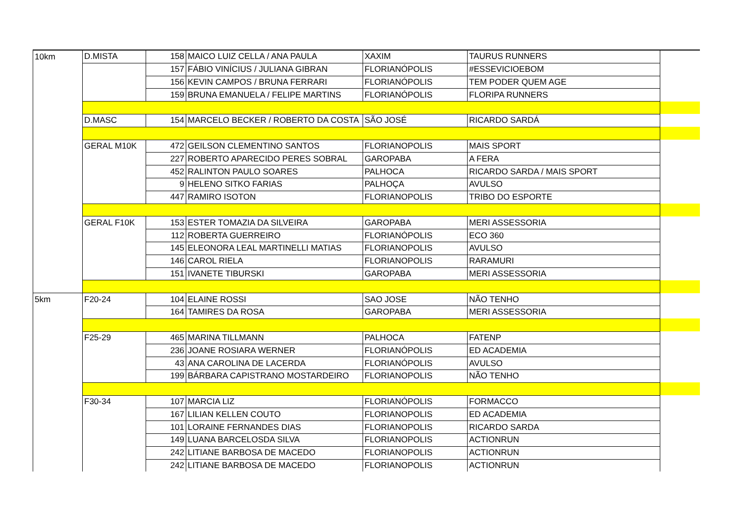| 10km | D.MISTA | 158 | MAICO LUIZ CELLA / ANA PAULA | XAXIM | TAURUS RUNNERS | |
| | | 157 | FÁBIO VINÍCIUS / JULIANA GIBRAN | FLORIANÓPOLIS | #ESSEVICIOEBOM | |
| | | 156 | KEVIN CAMPOS / BRUNA FERRARI | FLORIANÓPOLIS | TEM PODER QUEM AGE | |
| | | 159 | BRUNA EMANUELA / FELIPE MARTINS | FLORIANÓPOLIS | FLORIPA RUNNERS | |
| | D.MASC | 154 | MARCELO BECKER / ROBERTO DA COSTA | SÃO JOSÉ | RICARDO SARDÁ | |
| | GERAL M10K | 472 | GEILSON CLEMENTINO SANTOS | FLORIANOPOLIS | MAIS SPORT | |
| | | 227 | ROBERTO APARECIDO PERES SOBRAL | GAROPABA | A FERA | |
| | | 452 | RALINTON PAULO SOARES | PALHOCA | RICARDO SARDA / MAIS SPORT | |
| | | 9 | HELENO SITKO FARIAS | PALHOÇA | AVULSO | |
| | | 447 | RAMIRO ISOTON | FLORIANOPOLIS | TRIBO DO ESPORTE | |
| | GERAL F10K | 153 | ESTER TOMAZIA DA SILVEIRA | GAROPABA | MERI ASSESSORIA | |
| | | 112 | ROBERTA GUERREIRO | FLORIANÓPOLIS | ECO 360 | |
| | | 145 | ELEONORA LEAL MARTINELLI MATIAS | FLORIANOPOLIS | AVULSO | |
| | | 146 | CAROL RIELA | FLORIANOPOLIS | RARAMURI | |
| | | 151 | IVANETE TIBURSKI | GAROPABA | MERI ASSESSORIA | |
| 5km | F20-24 | 104 | ELAINE ROSSI | SAO JOSE | NÃO TENHO | |
| | | 164 | TAMIRES DA ROSA | GAROPABA | MERI ASSESSORIA | |
| | F25-29 | 465 | MARINA TILLMANN | PALHOCA | FATENP | |
| | | 236 | JOANE ROSIARA WERNER | FLORIANÓPOLIS | ED ACADEMIA | |
| | | 43 | ANA CAROLINA DE LACERDA | FLORIANÓPOLIS | AVULSO | |
| | | 199 | BÁRBARA CAPISTRANO MOSTARDEIRO | FLORIANOPOLIS | NÃO TENHO | |
| | F30-34 | 107 | MARCIA LIZ | FLORIANÓPOLIS | FORMACCO | |
| | | 167 | LILIAN KELLEN COUTO | FLORIANOPOLIS | ED ACADEMIA | |
| | | 101 | LORAINE FERNANDES DIAS | FLORIANOPOLIS | RICARDO SARDA | |
| | | 149 | LUANA BARCELOSDA SILVA | FLORIANOPOLIS | ACTIONRUN | |
| | | 242 | LITIANE BARBOSA DE MACEDO | FLORIANOPOLIS | ACTIONRUN | |
| | | 242 | LITIANE BARBOSA DE MACEDO | FLORIANOPOLIS | ACTIONRUN | |